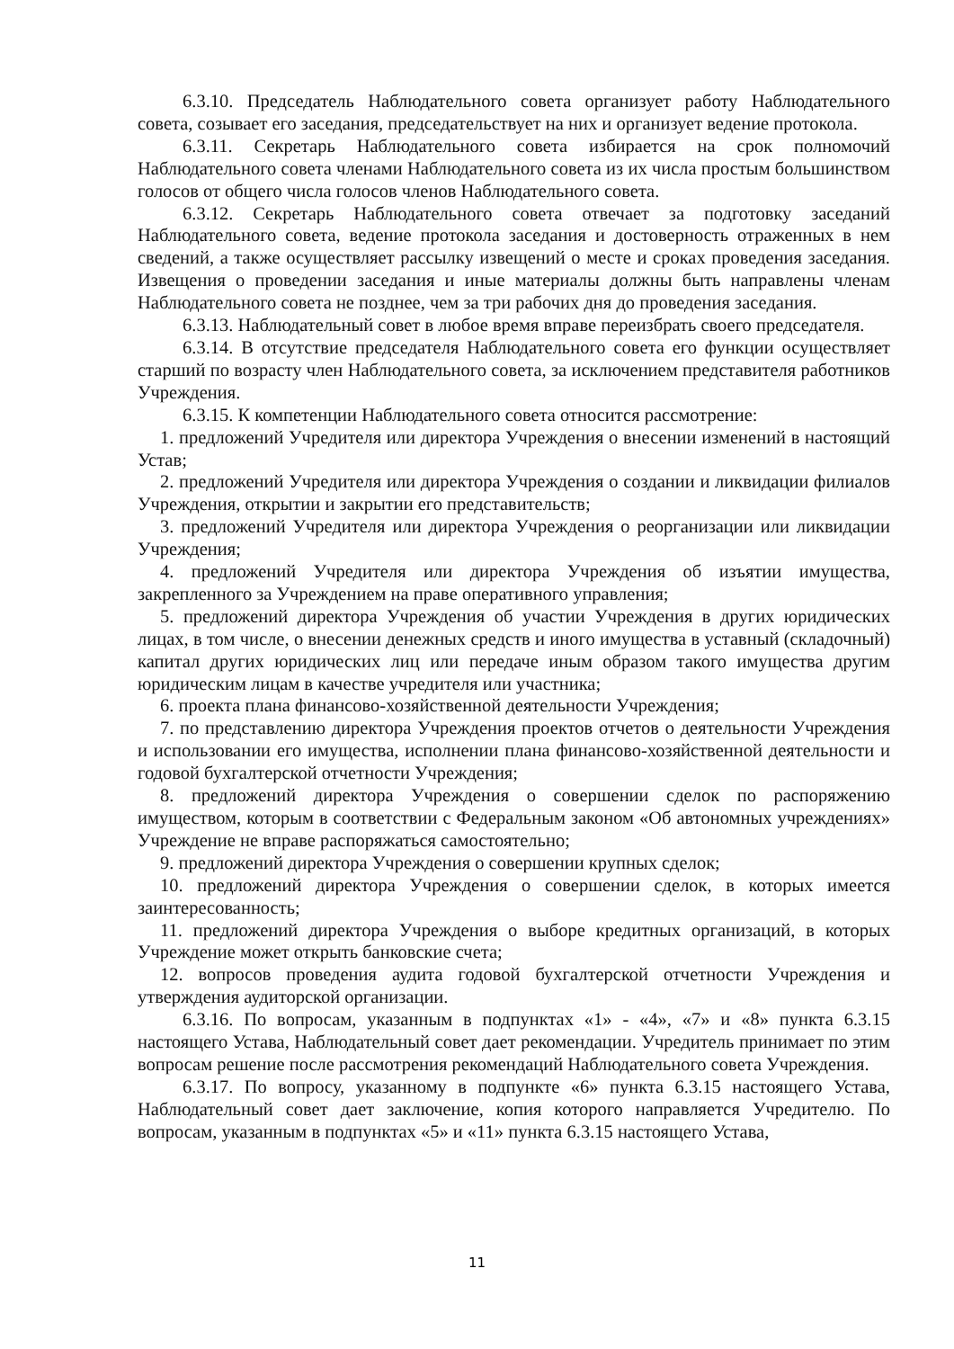6.3.10. Председатель Наблюдательного совета организует работу Наблюдательного совета, созывает его заседания, председательствует на них и организует ведение протокола.
6.3.11. Секретарь Наблюдательного совета избирается на срок полномочий Наблюдательного совета членами Наблюдательного совета из их числа простым большинством голосов от общего числа голосов членов Наблюдательного совета.
6.3.12. Секретарь Наблюдательного совета отвечает за подготовку заседаний Наблюдательного совета, ведение протокола заседания и достоверность отраженных в нем сведений, а также осуществляет рассылку извещений о месте и сроках проведения заседания. Извещения о проведении заседания и иные материалы должны быть направлены членам Наблюдательного совета не позднее, чем за три рабочих дня до проведения заседания.
6.3.13. Наблюдательный совет в любое время вправе переизбрать своего председателя.
6.3.14. В отсутствие председателя Наблюдательного совета его функции осуществляет старший по возрасту член Наблюдательного совета, за исключением представителя работников Учреждения.
6.3.15. К компетенции Наблюдательного совета относится рассмотрение:
1. предложений Учредителя или директора Учреждения о внесении изменений в настоящий Устав;
2. предложений Учредителя или директора Учреждения о создании и ликвидации филиалов Учреждения, открытии и закрытии его представительств;
3. предложений Учредителя или директора Учреждения о реорганизации или ликвидации Учреждения;
4. предложений Учредителя или директора Учреждения об изъятии имущества, закрепленного за Учреждением на праве оперативного управления;
5. предложений директора Учреждения об участии Учреждения в других юридических лицах, в том числе, о внесении денежных средств и иного имущества в уставный (складочный) капитал других юридических лиц или передаче иным образом такого имущества другим юридическим лицам в качестве учредителя или участника;
6. проекта плана финансово-хозяйственной деятельности Учреждения;
7. по представлению директора Учреждения проектов отчетов о деятельности Учреждения и использовании его имущества, исполнении плана финансово-хозяйственной деятельности и годовой бухгалтерской отчетности Учреждения;
8. предложений директора Учреждения о совершении сделок по распоряжению имуществом, которым в соответствии с Федеральным законом «Об автономных учреждениях» Учреждение не вправе распоряжаться самостоятельно;
9. предложений директора Учреждения о совершении крупных сделок;
10. предложений директора Учреждения о совершении сделок, в которых имеется заинтересованность;
11. предложений директора Учреждения о выборе кредитных организаций, в которых Учреждение может открыть банковские счета;
12. вопросов проведения аудита годовой бухгалтерской отчетности Учреждения и утверждения аудиторской организации.
6.3.16. По вопросам, указанным в подпунктах «1» - «4», «7» и «8» пункта 6.3.15 настоящего Устава, Наблюдательный совет дает рекомендации. Учредитель принимает по этим вопросам решение после рассмотрения рекомендаций Наблюдательного совета Учреждения.
6.3.17. По вопросу, указанному в подпункте «6» пункта 6.3.15 настоящего Устава, Наблюдательный совет дает заключение, копия которого направляется Учредителю. По вопросам, указанным в подпунктах «5» и «11» пункта 6.3.15 настоящего Устава,
11